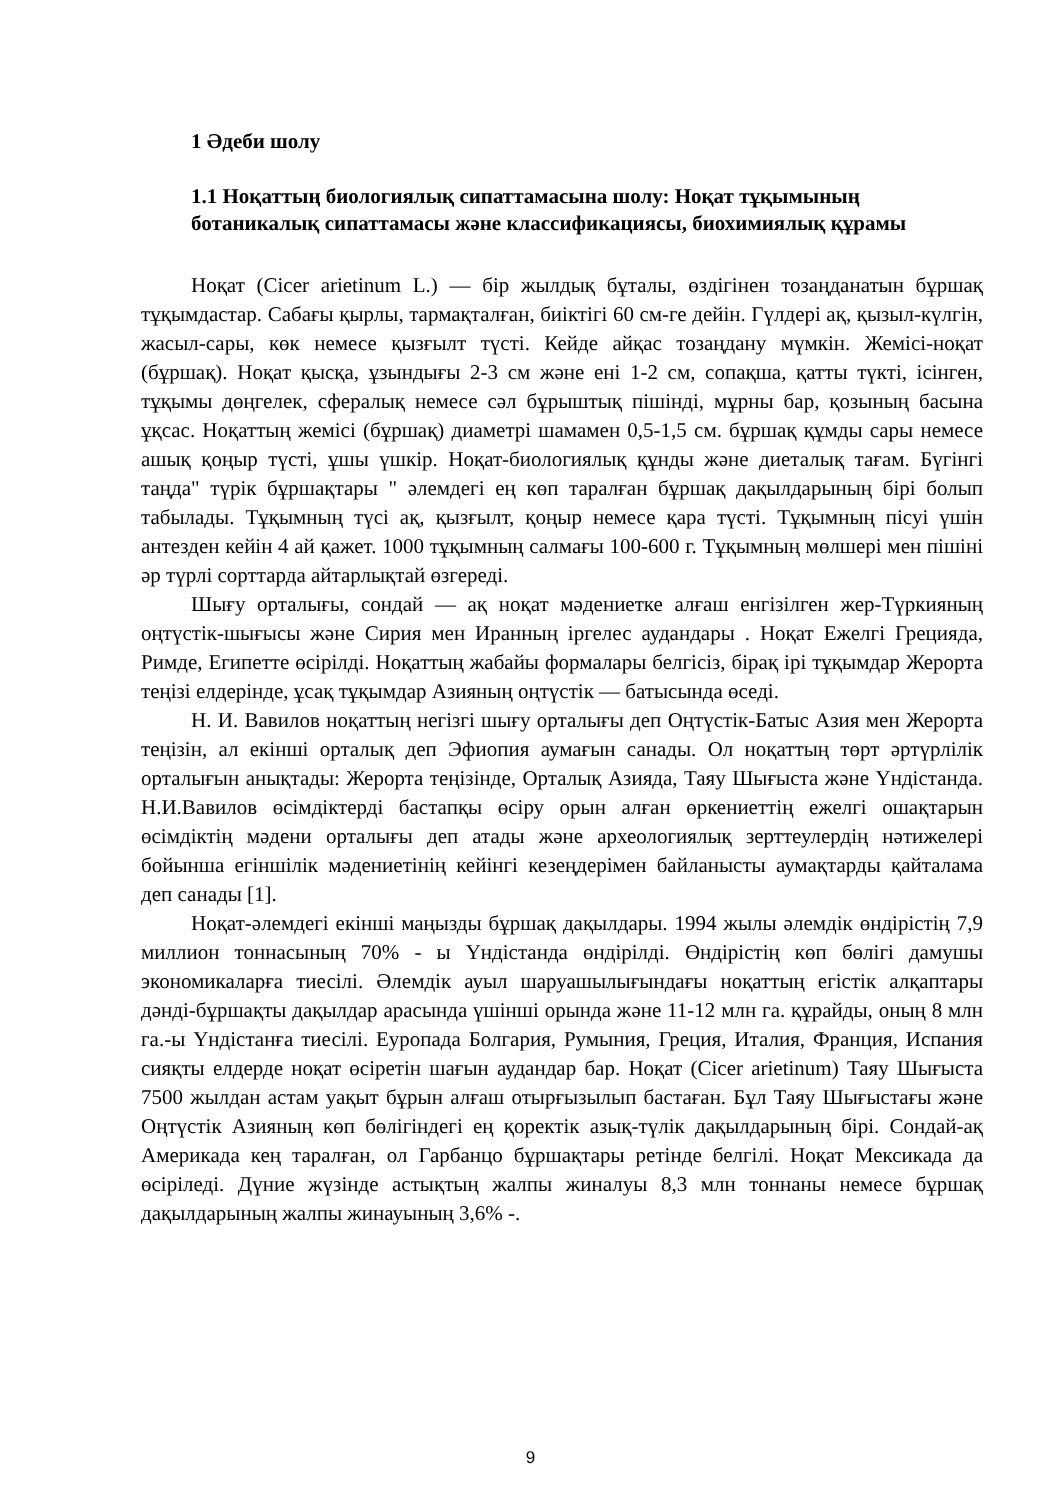1 Әдеби шолу
1.1 Ноқаттың биологиялық сипаттамасына шолу: Ноқат тұқымының ботаникалық сипаттамасы және классификациясы, биохимиялық құрамы
Ноқат (Cicer arietinum L.) — бір жылдық бұталы, өздігінен тозаңданатын бұршақ тұқымдастар. Сабағы қырлы, тармақталған, биіктігі 60 см-ге дейін. Гүлдері ақ, қызыл-күлгін, жасыл-сары, көк немесе қызғылт түсті. Кейде айқас тозаңдану мүмкін. Жемісі-ноқат (бұршақ). Ноқат қысқа, ұзындығы 2-3 см және ені 1-2 см, сопақша, қатты түкті, ісінген, тұқымы дөңгелек, сфералық немесе сәл бұрыштық пішінді, мұрны бар, қозының басына ұқсас. Ноқаттың жемісі (бұршақ) диаметрі шамамен 0,5-1,5 см. бұршақ құмды сары немесе ашық қоңыр түсті, ұшы үшкір. Ноқат-биологиялық құнды және диеталық тағам. Бүгінгі таңда" түрік бұршақтары " әлемдегі ең көп таралған бұршақ дақылдарының бірі болып табылады. Тұқымның түсі ақ, қызғылт, қоңыр немесе қара түсті. Тұқымның пісуі үшін антезден кейін 4 ай қажет. 1000 тұқымның салмағы 100-600 г. Тұқымның мөлшері мен пішіні әр түрлі сорттарда айтарлықтай өзгереді.
Шығу орталығы, сондай — ақ ноқат мәдениетке алғаш енгізілген жер-Түркияның оңтүстік-шығысы және Сирия мен Иранның іргелес аудандары . Ноқат Ежелгі Грецияда, Римде, Египетте өсірілді. Ноқаттың жабайы формалары белгісіз, бірақ ірі тұқымдар Жерорта теңізі елдерінде, ұсақ тұқымдар Азияның оңтүстік — батысында өседі.
Н. И. Вавилов ноқаттың негізгі шығу орталығы деп Оңтүстік-Батыс Азия мен Жерорта теңізін, ал екінші орталық деп Эфиопия аумағын санады. Ол ноқаттың төрт әртүрлілік орталығын анықтады: Жерорта теңізінде, Орталық Азияда, Таяу Шығыста және Үндістанда. Н.И.Вавилов өсімдіктерді бастапқы өсіру орын алған өркениеттің ежелгі ошақтарын өсімдіктің мәдени орталығы деп атады және археологиялық зерттеулердің нәтижелері бойынша егіншілік мәдениетінің кейінгі кезеңдерімен байланысты аумақтарды қайталама деп санады [1].
Ноқат-әлемдегі екінші маңызды бұршақ дақылдары. 1994 жылы әлемдік өндірістің 7,9 миллион тоннасының 70% - ы Үндістанда өндірілді. Өндірістің көп бөлігі дамушы экономикаларға тиесілі. Әлемдік ауыл шаруашылығындағы ноқаттың егістік алқаптары дәнді-бұршақты дақылдар арасында үшінші орында және 11-12 млн га. құрайды, оның 8 млн га.-ы Үндістанға тиесілі. Еуропада Болгария, Румыния, Греция, Италия, Франция, Испания сияқты елдерде ноқат өсіретін шағын аудандар бар. Ноқат (Cicer arietinum) Таяу Шығыста 7500 жылдан астам уақыт бұрын алғаш отырғызылып бастаған. Бұл Таяу Шығыстағы және Оңтүстік Азияның көп бөлігіндегі ең қоректік азық-түлік дақылдарының бірі. Сондай-ақ Америкада кең таралған, ол Гарбанцо бұршақтары ретінде белгілі. Ноқат Мексикада да өсіріледі. Дүние жүзінде астықтың жалпы жиналуы 8,3 млн тоннаны немесе бұршақ дақылдарының жалпы жинауының 3,6% -.
9